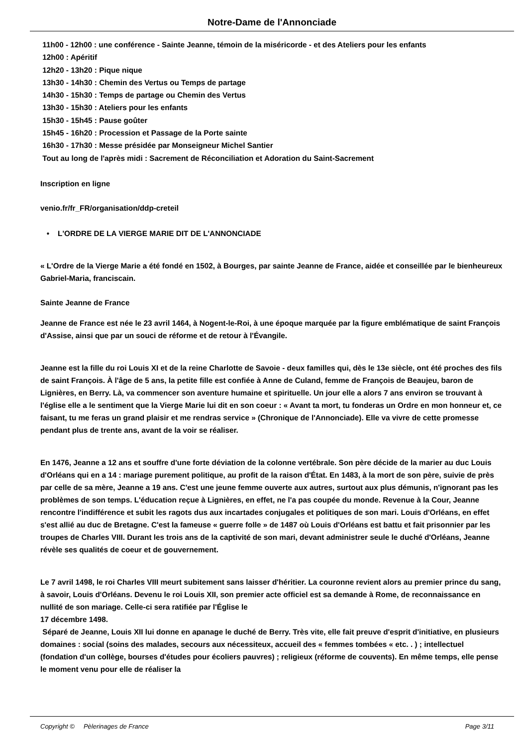Notre-Dame de l'Annonciade
11h00 - 12h00 : une conférence - Sainte Jeanne, témoin de la miséricorde - et des Ateliers pour les enfants
12h00 : Apéritif
12h20 - 13h20 : Pique nique
13h30 - 14h30 : Chemin des Vertus ou Temps de partage
14h30 - 15h30 : Temps de partage ou Chemin des Vertus
13h30 - 15h30 : Ateliers pour les enfants
15h30 - 15h45 : Pause goûter
15h45 - 16h20 : Procession et Passage de la Porte sainte
16h30 - 17h30 : Messe présidée par Monseigneur Michel Santier
Tout au long de l'après midi : Sacrement de Réconciliation et Adoration du Saint-Sacrement
Inscription en ligne
venio.fr/fr_FR/organisation/ddp-creteil
• L'ORDRE DE LA VIERGE MARIE DIT DE L'ANNONCIADE
« L'Ordre de la Vierge Marie a été fondé en 1502, à Bourges, par sainte Jeanne de France, aidée et conseillée par le bienheureux Gabriel-Maria, franciscain.
Sainte Jeanne de France
Jeanne de France est née le 23 avril 1464, à Nogent-le-Roi, à une époque marquée par la figure emblématique de saint François d'Assise, ainsi que par un souci de réforme et de retour à l'Évangile.
Jeanne est la fille du roi Louis XI et de la reine Charlotte de Savoie - deux familles qui, dès le 13e siècle, ont été proches des fils de saint François. À l'âge de 5 ans, la petite fille est confiée à Anne de Culand, femme de François de Beaujeu, baron de Lignières, en Berry. Là, va commencer son aventure humaine et spirituelle. Un jour elle a alors 7 ans environ se trouvant à l'église elle a le sentiment que la Vierge Marie lui dit en son coeur : « Avant ta mort, tu fonderas un Ordre en mon honneur et, ce faisant, tu me feras un grand plaisir et me rendras service » (Chronique de l'Annonciade). Elle va vivre de cette promesse pendant plus de trente ans, avant de la voir se réaliser.
En 1476, Jeanne a 12 ans et souffre d'une forte déviation de la colonne vertébrale. Son père décide de la marier au duc Louis d'Orléans qui en a 14 : mariage purement politique, au profit de la raison d'État. En 1483, à la mort de son père, suivie de près par celle de sa mère, Jeanne a 19 ans. C'est une jeune femme ouverte aux autres, surtout aux plus démunis, n'ignorant pas les problèmes de son temps. L'éducation reçue à Lignières, en effet, ne l'a pas coupée du monde. Revenue à la Cour, Jeanne rencontre l'indifférence et subit les ragots dus aux incartades conjugales et politiques de son mari. Louis d'Orléans, en effet s'est allié au duc de Bretagne. C'est la fameuse « guerre folle » de 1487 où Louis d'Orléans est battu et fait prisonnier par les troupes de Charles VIII. Durant les trois ans de la captivité de son mari, devant administrer seule le duché d'Orléans, Jeanne révèle ses qualités de coeur et de gouvernement.
Le 7 avril 1498, le roi Charles VIII meurt subitement sans laisser d'héritier. La couronne revient alors au premier prince du sang, à savoir, Louis d'Orléans. Devenu le roi Louis XII, son premier acte officiel est sa demande à Rome, de reconnaissance en nullité de son mariage. Celle-ci sera ratifiée par l'Église le
17 décembre 1498.
Séparé de Jeanne, Louis XII lui donne en apanage le duché de Berry. Très vite, elle fait preuve d'esprit d'initiative, en plusieurs domaines : social (soins des malades, secours aux nécessiteux, accueil des « femmes tombées « etc. . ) ; intellectuel (fondation d'un collège, bourses d'études pour écoliers pauvres) ; religieux (réforme de couvents). En même temps, elle pense le moment venu pour elle de réaliser la
Copyright © Pèlerinages de France Page 3/11